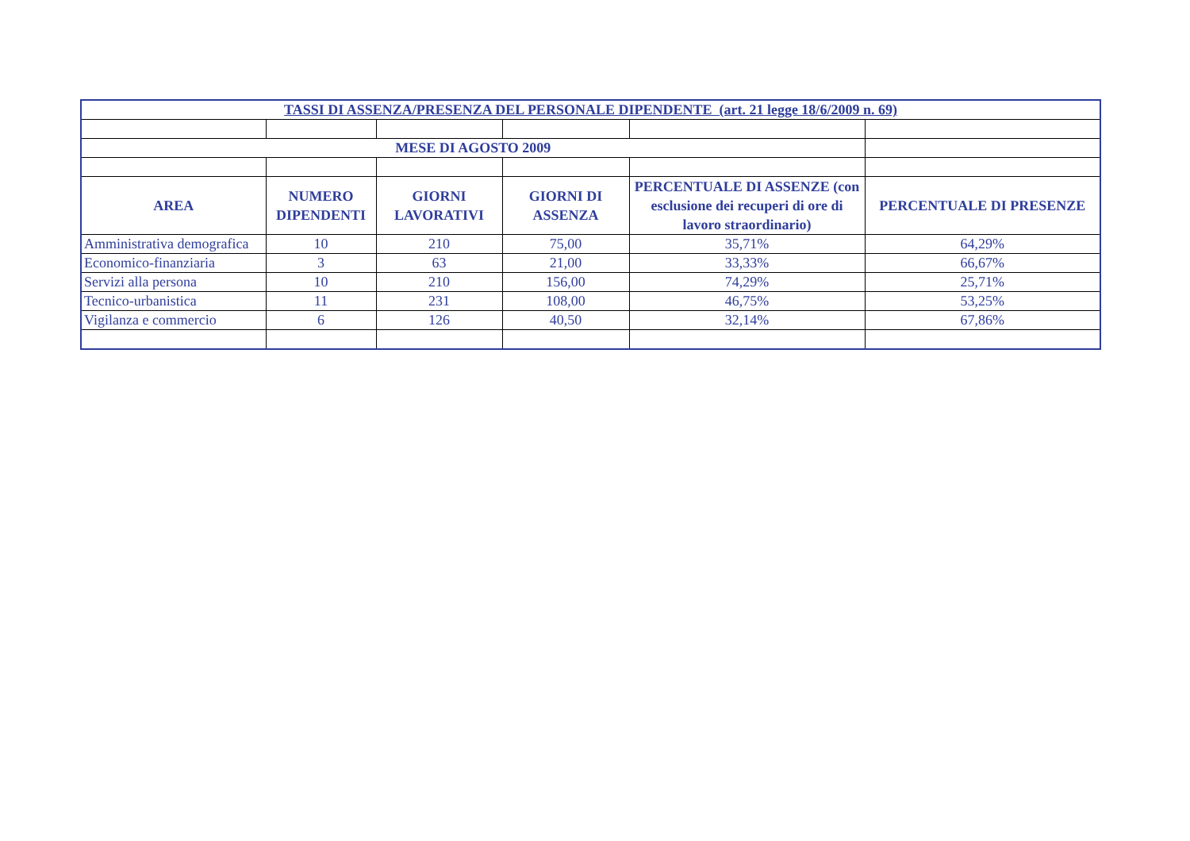| TASSI DI ASSENZA/PRESENZA DEL PERSONALE DIPENDENTE (art. 21 legge 18/6/2009 n. 69) | | | | | |
| --- | --- | --- | --- | --- | --- |
| MESE DI AGOSTO 2009 | | | | | |
| AREA | NUMERO DIPENDENTI | GIORNI LAVORATIVI | GIORNI DI ASSENZA | PERCENTUALE DI ASSENZE (con esclusione dei recuperi di ore di lavoro straordinario) | PERCENTUALE DI PRESENZE |
| Amministrativa demografica | 10 | 210 | 75,00 | 35,71% | 64,29% |
| Economico-finanziaria | 3 | 63 | 21,00 | 33,33% | 66,67% |
| Servizi alla persona | 10 | 210 | 156,00 | 74,29% | 25,71% |
| Tecnico-urbanistica | 11 | 231 | 108,00 | 46,75% | 53,25% |
| Vigilanza e commercio | 6 | 126 | 40,50 | 32,14% | 67,86% |